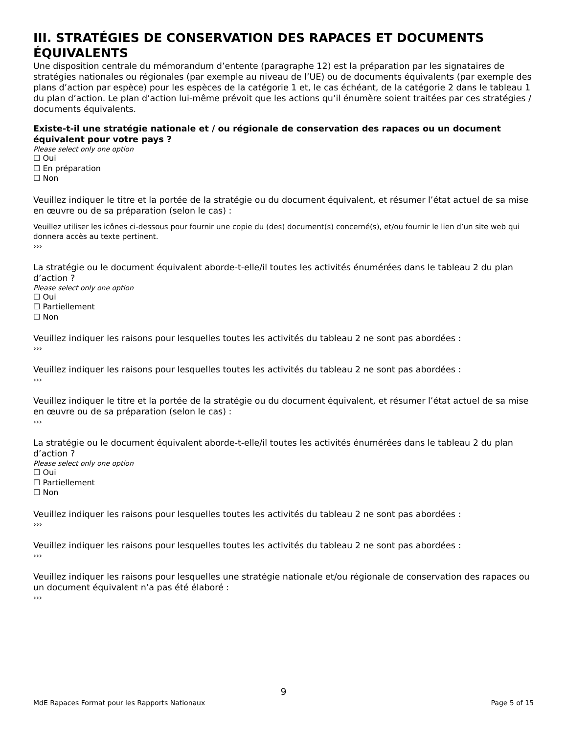III. STRATÉGIES DE CONSERVATION DES RAPACES ET DOCUMENTS ÉQUIVALENTS
Une disposition centrale du mémorandum d’entente (paragraphe 12) est la préparation par les signataires de stratégies nationales ou régionales (par exemple au niveau de l’UE) ou de documents équivalents (par exemple des plans d’action par espèce) pour les espèces de la catégorie 1 et, le cas échéant, de la catégorie 2 dans le tableau 1 du plan d’action. Le plan d’action lui-même prévoit que les actions qu’il énumère soient traitées par ces stratégies / documents équivalents.
Existe-t-il une stratégie nationale et / ou régionale de conservation des rapaces ou un document équivalent pour votre pays ?
Please select only one option
☐ Oui
☐ En préparation
☐ Non
Veuillez indiquer le titre et la portée de la stratégie ou du document équivalent, et résumer l’état actuel de sa mise en œuvre ou de sa préparation (selon le cas) :
Veuillez utiliser les icônes ci-dessous pour fournir une copie du (des) document(s) concerné(s), et/ou fournir le lien d’un site web qui donnera accès au texte pertinent.
›››
La stratégie ou le document équivalent aborde-t-elle/il toutes les activités énumérées dans le tableau 2 du plan d’action ?
Please select only one option
☐ Oui
☐ Partiellement
☐ Non
Veuillez indiquer les raisons pour lesquelles toutes les activités du tableau 2 ne sont pas abordées :
›››
Veuillez indiquer les raisons pour lesquelles toutes les activités du tableau 2 ne sont pas abordées :
›››
Veuillez indiquer le titre et la portée de la stratégie ou du document équivalent, et résumer l’état actuel de sa mise en œuvre ou de sa préparation (selon le cas) :
›››
La stratégie ou le document équivalent aborde-t-elle/il toutes les activités énumérées dans le tableau 2 du plan d’action ?
Please select only one option
☐ Oui
☐ Partiellement
☐ Non
Veuillez indiquer les raisons pour lesquelles toutes les activités du tableau 2 ne sont pas abordées :
›››
Veuillez indiquer les raisons pour lesquelles toutes les activités du tableau 2 ne sont pas abordées :
›››
Veuillez indiquer les raisons pour lesquelles une stratégie nationale et/ou régionale de conservation des rapaces ou un document équivalent n’a pas été élaboré :
›››
9
MdE Rapaces Format pour les Rapports Nationaux Page 5 of 15